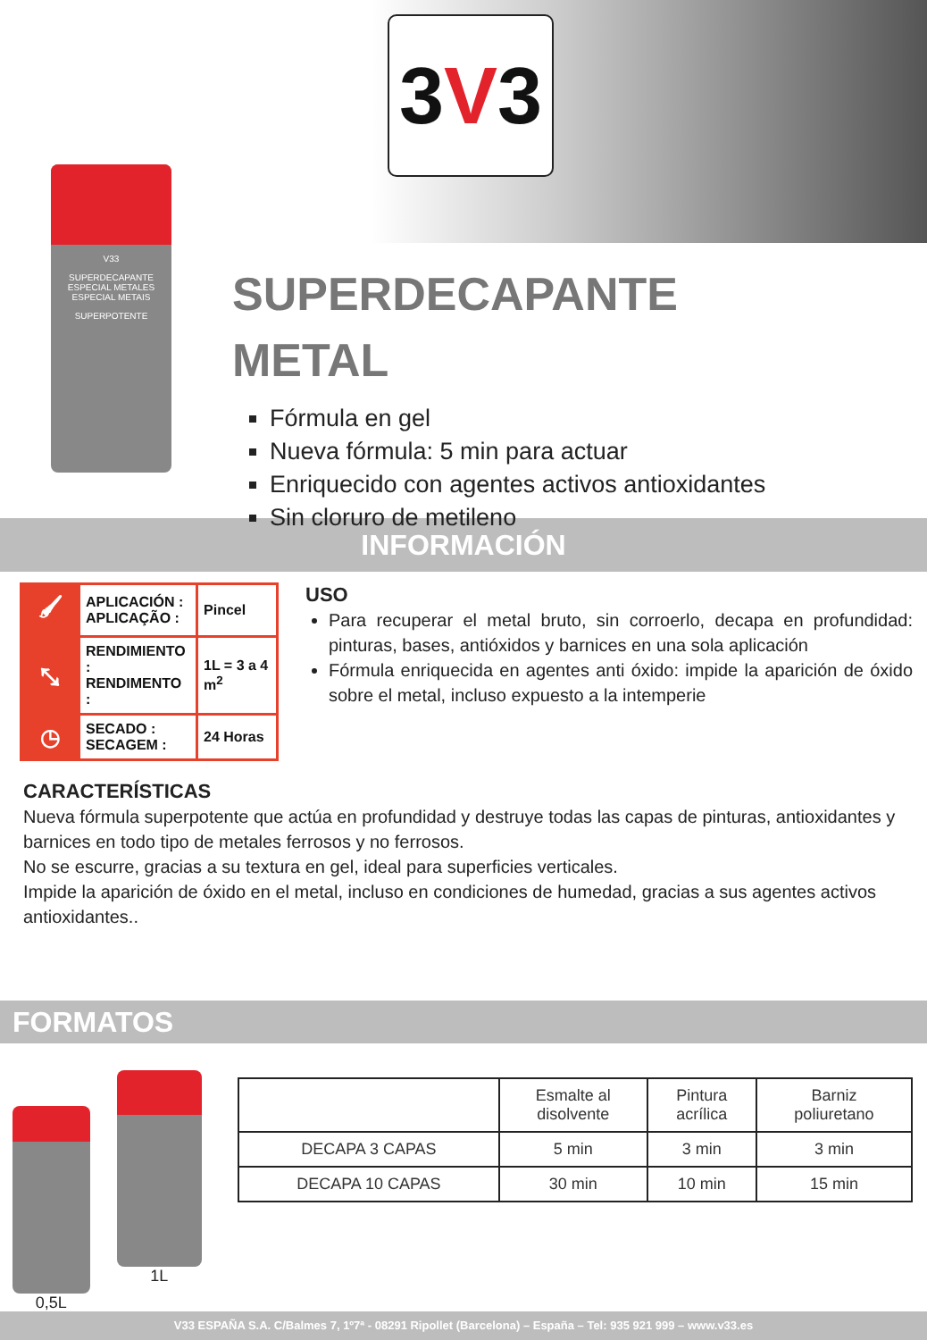3V3
V33
SUPERDECAPANTE
ESPECIAL METALES
ESPECIAL METAIS
SUPERPOTENTE
SUPERDECAPANTE
METAL
Fórmula en gel
Nueva fórmula: 5 min para actuar
Enriquecido con agentes activos antioxidantes
Sin cloruro de metileno
INFORMACIÓN
| 🖌 | APLICACIÓN : APLICAÇÃO : | Pincel |
| ⤡ | RENDIMIENTO : RENDIMENTO : | 1L = 3 a 4 m<sup>2</sup> |
| ◷ | SECADO : SECAGEM : | 24 Horas |
USO
Para recuperar el metal bruto, sin corroerlo, decapa en profundidad: pinturas, bases, antióxidos y barnices en una sola aplicación
Fórmula enriquecida en agentes anti óxido: impide la aparición de óxido sobre el metal, incluso expuesto a la intemperie
CARACTERÍSTICAS
Nueva fórmula superpotente que actúa en profundidad y destruye todas las capas de pinturas, antioxidantes y barnices en todo tipo de metales ferrosos y no ferrosos.
No se escurre, gracias a su textura en gel, ideal para superficies verticales.
Impide la aparición de óxido en el metal, incluso en condiciones de humedad, gracias a sus agentes activos antioxidantes..
FORMATOS
0,5L
1L
| | Esmalte al disolvente | Pintura acrílica | Barniz poliuretano |
| --- | --- | --- | --- |
| DECAPA 3 CAPAS | 5 min | 3 min | 3 min |
| DECAPA 10 CAPAS | 30 min | 10 min | 15 min |
V33 ESPAÑA S.A. C/Balmes 7, 1º7ª - 08291 Ripollet (Barcelona) – España – Tel: 935 921 999 – www.v33.es